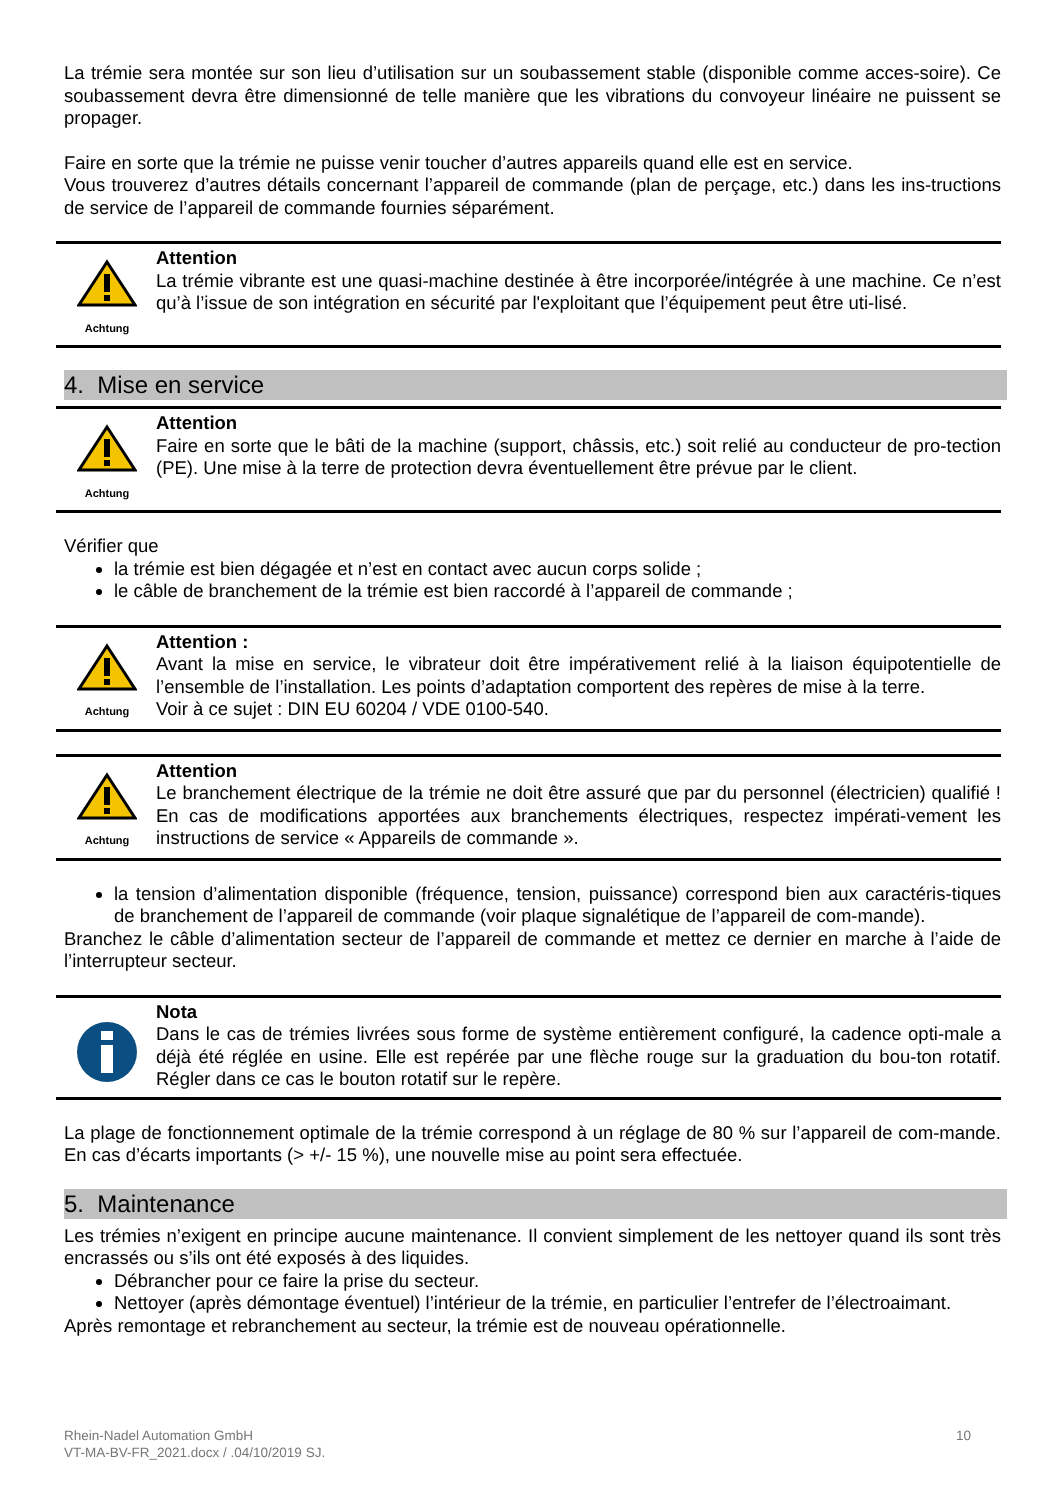La trémie sera montée sur son lieu d’utilisation sur un soubassement stable (disponible comme acces-soire). Ce soubassement devra être dimensionné de telle manière que les vibrations du convoyeur linéaire ne puissent se propager.
Faire en sorte que la trémie ne puisse venir toucher d’autres appareils quand elle est en service.
Vous trouverez d’autres détails concernant l’appareil de commande (plan de perçage, etc.) dans les ins-tructions de service de l’appareil de commande fournies séparément.
Achtung
Attention
La trémie vibrante est une quasi-machine destinée à être incorporée/intégrée à une machine. Ce n’est qu’à l’issue de son intégration en sécurité par l'exploitant que l’équipement peut être uti-lisé.
4. Mise en service
Achtung
Attention
Faire en sorte que le bâti de la machine (support, châssis, etc.) soit relié au conducteur de pro-tection (PE). Une mise à la terre de protection devra éventuellement être prévue par le client.
Vérifier que
la trémie est bien dégagée et n’est en contact avec aucun corps solide ;
le câble de branchement de la trémie est bien raccordé à l’appareil de commande ;
Achtung
Attention :
Avant la mise en service, le vibrateur doit être impérativement relié à la liaison équipotentielle de l’ensemble de l’installation. Les points d’adaptation comportent des repères de mise à la terre.
Voir à ce sujet : DIN EU 60204 / VDE 0100-540.
Achtung
Attention
Le branchement électrique de la trémie ne doit être assuré que par du personnel (électricien) qualifié ! En cas de modifications apportées aux branchements électriques, respectez impérati-vement les instructions de service « Appareils de commande ».
la tension d’alimentation disponible (fréquence, tension, puissance) correspond bien aux caractéris-tiques de branchement de l’appareil de commande (voir plaque signalétique de l’appareil de com-mande).
Branchez le câble d’alimentation secteur de l’appareil de commande et mettez ce dernier en marche à l’aide de l’interrupteur secteur.
Nota
Dans le cas de trémies livrées sous forme de système entièrement configuré, la cadence opti-male a déjà été réglée en usine. Elle est repérée par une flèche rouge sur la graduation du bou-ton rotatif. Régler dans ce cas le bouton rotatif sur le repère.
La plage de fonctionnement optimale de la trémie correspond à un réglage de 80 % sur l’appareil de com-mande. En cas d’écarts importants (> +/- 15 %), une nouvelle mise au point sera effectuée.
5. Maintenance
Les trémies n’exigent en principe aucune maintenance. Il convient simplement de les nettoyer quand ils sont très encrassés ou s’ils ont été exposés à des liquides.
Débrancher pour ce faire la prise du secteur.
Nettoyer (après démontage éventuel) l’intérieur de la trémie, en particulier l’entrefer de l’électroaimant.
Après remontage et rebranchement au secteur, la trémie est de nouveau opérationnelle.
Rhein-Nadel Automation GmbH
VT-MA-BV-FR_2021.docx / .04/10/2019 SJ.
10